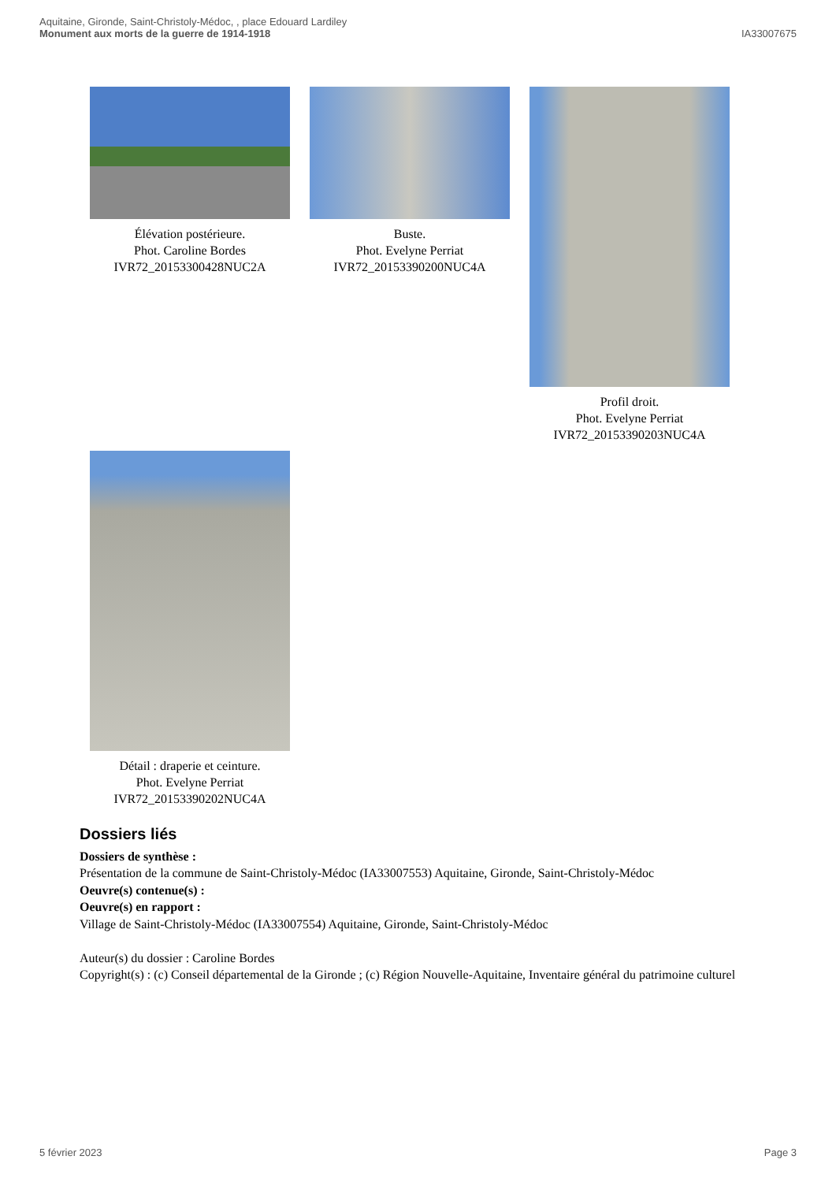Aquitaine, Gironde, Saint-Christoly-Médoc, , place Edouard Lardiley
Monument aux morts de la guerre de 1914-1918
IA33007675
Élévation postérieure.
Phot. Caroline Bordes
IVR72_20153300428NUC2A
Buste.
Phot. Evelyne Perriat
IVR72_20153390200NUC4A
Profil droit.
Phot. Evelyne Perriat
IVR72_20153390203NUC4A
Détail : draperie et ceinture.
Phot. Evelyne Perriat
IVR72_20153390202NUC4A
Dossiers liés
Dossiers de synthèse :
Présentation de la commune de Saint-Christoly-Médoc (IA33007553) Aquitaine, Gironde, Saint-Christoly-Médoc
Oeuvre(s) contenue(s) :
Oeuvre(s) en rapport :
Village de Saint-Christoly-Médoc (IA33007554) Aquitaine, Gironde, Saint-Christoly-Médoc
Auteur(s) du dossier : Caroline Bordes
Copyright(s) : (c) Conseil départemental de la Gironde ; (c) Région Nouvelle-Aquitaine, Inventaire général du patrimoine culturel
5 février 2023 Page 3